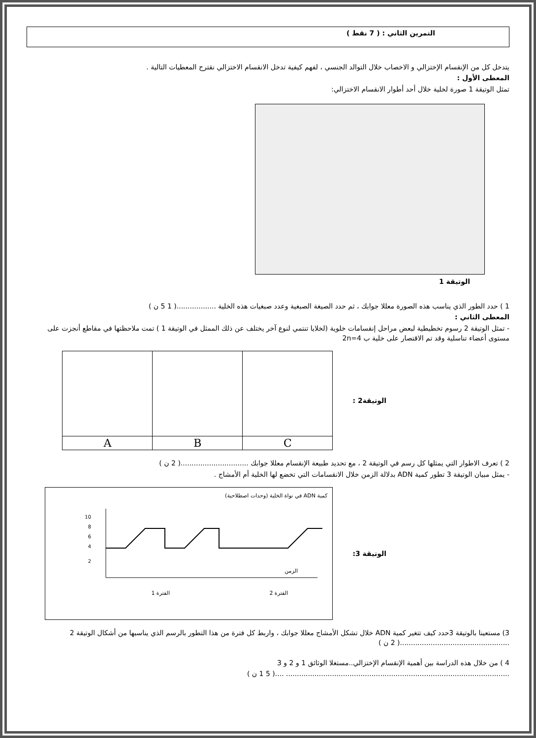التمرين الثاني : ( 7 نقط )
يتدخل كل من الإنقسام الإختزالي و الاخصاب خلال التوالد الجنسي ، لفهم كيفية تدخل الانقسام الاختزالي نقترح المعطيات التالية .
المعطى الأول :
تمثل الوتيقة 1 صورة لخلية خلال أحد أطوار الانقسام الاختزالي:
الوتيقة 1
1 ) حدد الطور الذي يناسب هذه الصورة معللا جوابك ، ثم حدد الصيغة الصبغية وعدد صبغيات هذه الخلية ..................( 1 5 ن )
المعطى الثاني :
- تمثل الوتيقة 2 رسوم تخطيطية لبعض مراحل إنقسامات خلوية (لخلايا تنتمي لنوع آخر يختلف عن ذلك الممثل في الوتيقة 1 ) تمت ملاحظتها في مقاطع أنجزت على مستوى أعضاء تناسلية وقد تم الاقتصار على خلية ب 2n=4
الوتيقة2 :
| A | B | C |
2 ) تعرف الاطوار التي يمثلها كل رسم في الوتيقة 2 ، مع تحديد طبيعة الإنقسام معللا جوابك ...............................( 2 ن )
- يمثل مبيان الوتيقة 3 تطور كمية ADN بدلالة الزمن خلال الانقسامات التي تخضع لها الخلية أم الأمشاج .
الوتيقة 3:
كمية ADN في نواة الخلية (وحدات اصطلاحية)
10
8
6
4
2
الزمن
الفترة 1
الفترة 2
3) مستعينا بالوتيقة 3حدد كيف تتغير كمية ADN خلال تشكل الأمشاج معللا جوابك ، واربط كل فترة من هذا التطور بالرسم الذي يناسبها من أشكال الوتيقة 2 ..................................................( 2 ن )
4 ) من خلال هذه الدراسة بين أهمية الإنقسام الإختزالي..مستغلا الوثائق 1 و 2 و 3
...................................................................................................... ....( 5 1 ن )